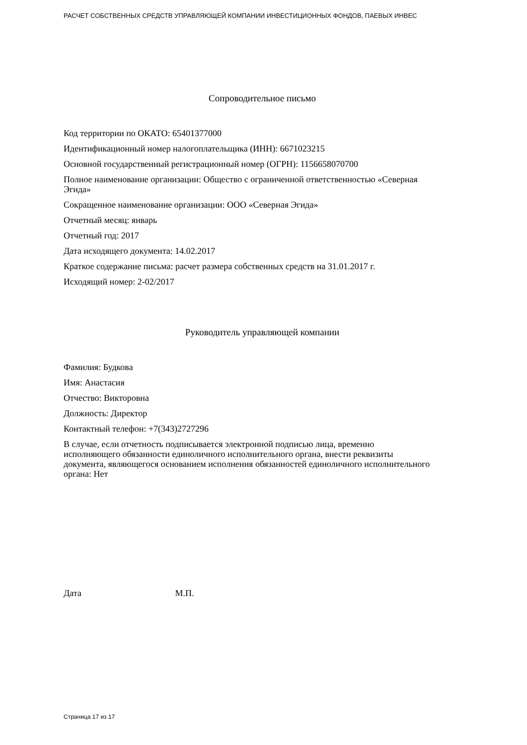РАСЧЕТ СОБСТВЕННЫХ СРЕДСТВ УПРАВЛЯЮЩЕЙ КОМПАНИИ ИНВЕСТИЦИОННЫХ ФОНДОВ, ПАЕВЫХ ИНВЕС
Сопроводительное письмо
Код территории по ОКАТО: 65401377000
Идентификационный номер налогоплательщика (ИНН): 6671023215
Основной государственный регистрационный номер (ОГРН): 1156658070700
Полное наименование организации: Общество с ограниченной ответственностью «Северная Эгида»
Сокращенное наименование организации: ООО «Северная Эгида»
Отчетный месяц: январь
Отчетный год: 2017
Дата исходящего документа: 14.02.2017
Краткое содержание письма: расчет размера собственных средств на 31.01.2017 г.
Исходящий номер: 2-02/2017
Руководитель управляющей компании
Фамилия: Будкова
Имя: Анастасия
Отчество: Викторовна
Должность: Директор
Контактный телефон: +7(343)2727296
В случае, если отчетность подписывается электронной подписью лица, временно исполняющего обязанности единоличного исполнительного органа, внести реквизиты документа, являющегося основанием исполнения обязанностей единоличного исполнительного органа: Нет
Дата М.П.
Страница 17 из 17